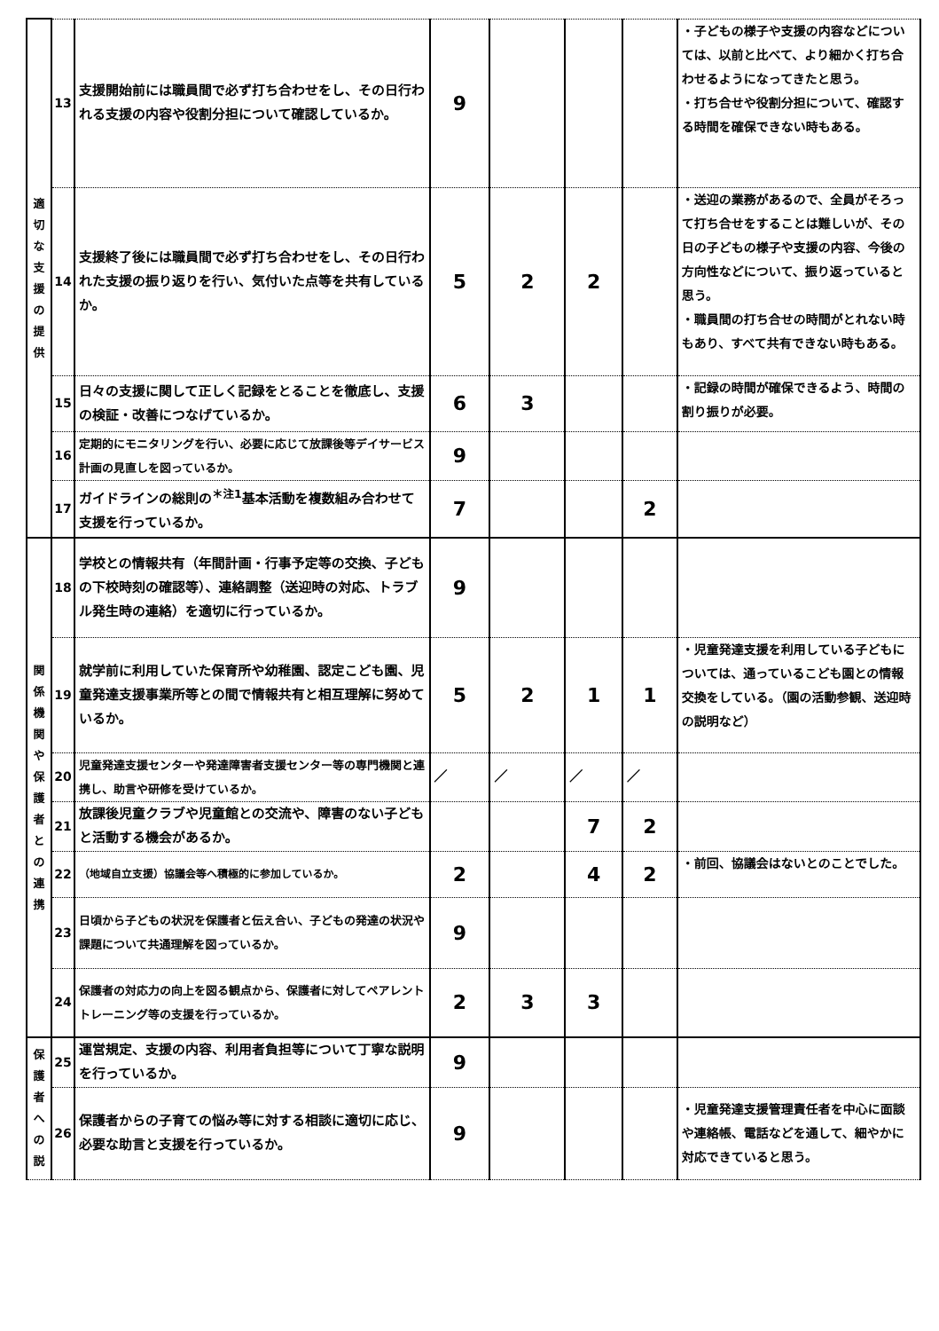| 適 切 な 支 援 の 提 供 | 13 | 支援開始前には職員間で必ず打ち合わせをし、その日行われる支援の内容や役割分担について確認しているか。 | 9 | | | | ・子どもの様子や支援の内容などについては、以前と比べて、より細かく打ち合わせるようになってきたと思う。 ・打ち合せや役割分担について、確認する時間を確保できない時もある。 |
| | 14 | 支援終了後には職員間で必ず打ち合わせをし、その日行われた支援の振り返りを行い、気付いた点等を共有しているか。 | 5 | 2 | 2 | | ・送迎の業務があるので、全員がそろって打ち合せをすることは難しいが、その日の子どもの様子や支援の内容、今後の方向性などについて、振り返っていると思う。 ・職員間の打ち合せの時間がとれない時もあり、すべて共有できない時もある。 |
| | 15 | 日々の支援に関して正しく記録をとることを徹底し、支援の検証・改善につなげているか。 | 6 | 3 | | | ・記録の時間が確保できるよう、時間の割り振りが必要。 |
| | 16 | 定期的にモニタリングを行い、必要に応じて放課後等デイサービス計画の見直しを図っているか。 | 9 | | | | |
| | 17 | ガイドラインの総則の<sup>＊注1</sup>基本活動を複数組み合わせて支援を行っているか。 | 7 | | | 2 | |
| 関 係 機 関 や 保 護 者 と の 連 携 | 18 | 学校との情報共有（年間計画・行事予定等の交換、子どもの下校時刻の確認等）、連絡調整（送迎時の対応、トラブル発生時の連絡）を適切に行っているか。 | 9 | | | | |
| | 19 | 就学前に利用していた保育所や幼稚園、認定こども園、児童発達支援事業所等との間で情報共有と相互理解に努めているか。 | 5 | 2 | 1 | 1 | ・児童発達支援を利用している子どもについては、通っているこども園との情報交換をしている。（園の活動参観、送迎時の説明など） |
| | 20 | 児童発達支援センターや発達障害者支援センター等の専門機関と連携し、助言や研修を受けているか。 | ／ | ／ | ／ | ／ | |
| | 21 | 放課後児童クラブや児童館との交流や、障害のない子どもと活動する機会があるか。 | | | 7 | 2 | |
| | 22 | （地域自立支援）協議会等へ積極的に参加しているか。 | 2 | | 4 | 2 | ・前回、協議会はないとのことでした。 |
| | 23 | 日頃から子どもの状況を保護者と伝え合い、子どもの発達の状況や課題について共通理解を図っているか。 | 9 | | | | |
| | 24 | 保護者の対応力の向上を図る観点から、保護者に対してペアレントトレーニング等の支援を行っているか。 | 2 | 3 | 3 | | |
| 保 護 者 へ の 説 | 25 | 運営規定、支援の内容、利用者負担等について丁寧な説明を行っているか。 | 9 | | | | |
| | 26 | 保護者からの子育ての悩み等に対する相談に適切に応じ、必要な助言と支援を行っているか。 | 9 | | | | ・児童発達支援管理責任者を中心に面談や連絡帳、電話などを通して、細やかに対応できていると思う。 |